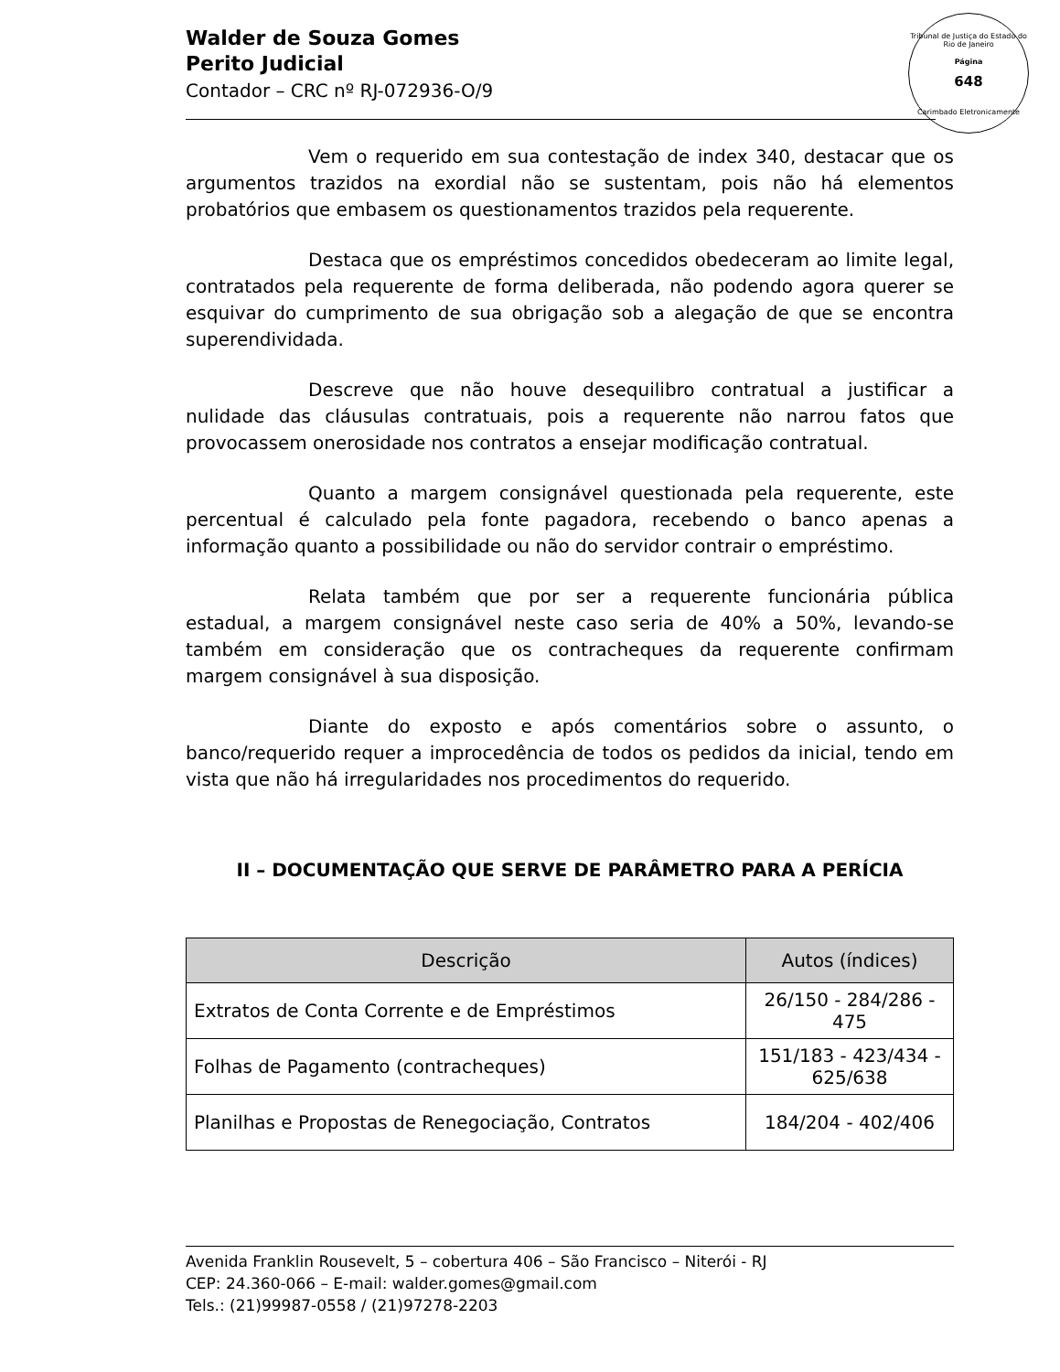Tribunal de Justiça do Estado do Rio de Janeiro
Página
648
Carimbado Eletronicamente
Walder de Souza Gomes
Perito Judicial
Contador – CRC nº RJ-072936-O/9
Vem o requerido em sua contestação de index 340, destacar que os argumentos trazidos na exordial não se sustentam, pois não há elementos probatórios que embasem os questionamentos trazidos pela requerente.
Destaca que os empréstimos concedidos obedeceram ao limite legal, contratados pela requerente de forma deliberada, não podendo agora querer se esquivar do cumprimento de sua obrigação sob a alegação de que se encontra superendividada.
Descreve que não houve desequilibro contratual a justificar a nulidade das cláusulas contratuais, pois a requerente não narrou fatos que provocassem onerosidade nos contratos a ensejar modificação contratual.
Quanto a margem consignável questionada pela requerente, este percentual é calculado pela fonte pagadora, recebendo o banco apenas a informação quanto a possibilidade ou não do servidor contrair o empréstimo.
Relata também que por ser a requerente funcionária pública estadual, a margem consignável neste caso seria de 40% a 50%, levando-se também em consideração que os contracheques da requerente confirmam margem consignável à sua disposição.
Diante do exposto e após comentários sobre o assunto, o banco/requerido requer a improcedência de todos os pedidos da inicial, tendo em vista que não há irregularidades nos procedimentos do requerido.
II – DOCUMENTAÇÃO QUE SERVE DE PARÂMETRO PARA A PERÍCIA
| Descrição | Autos (índices) |
| --- | --- |
| Extratos de Conta Corrente e de Empréstimos | 26/150 - 284/286 - 475 |
| Folhas de Pagamento (contracheques) | 151/183 - 423/434 - 625/638 |
| Planilhas e Propostas de Renegociação, Contratos | 184/204 - 402/406 |
Avenida Franklin Rousevelt, 5 – cobertura 406 – São Francisco – Niterói - RJ
CEP: 24.360-066 – E-mail: walder.gomes@gmail.com
Tels.: (21)99987-0558 / (21)97278-2203